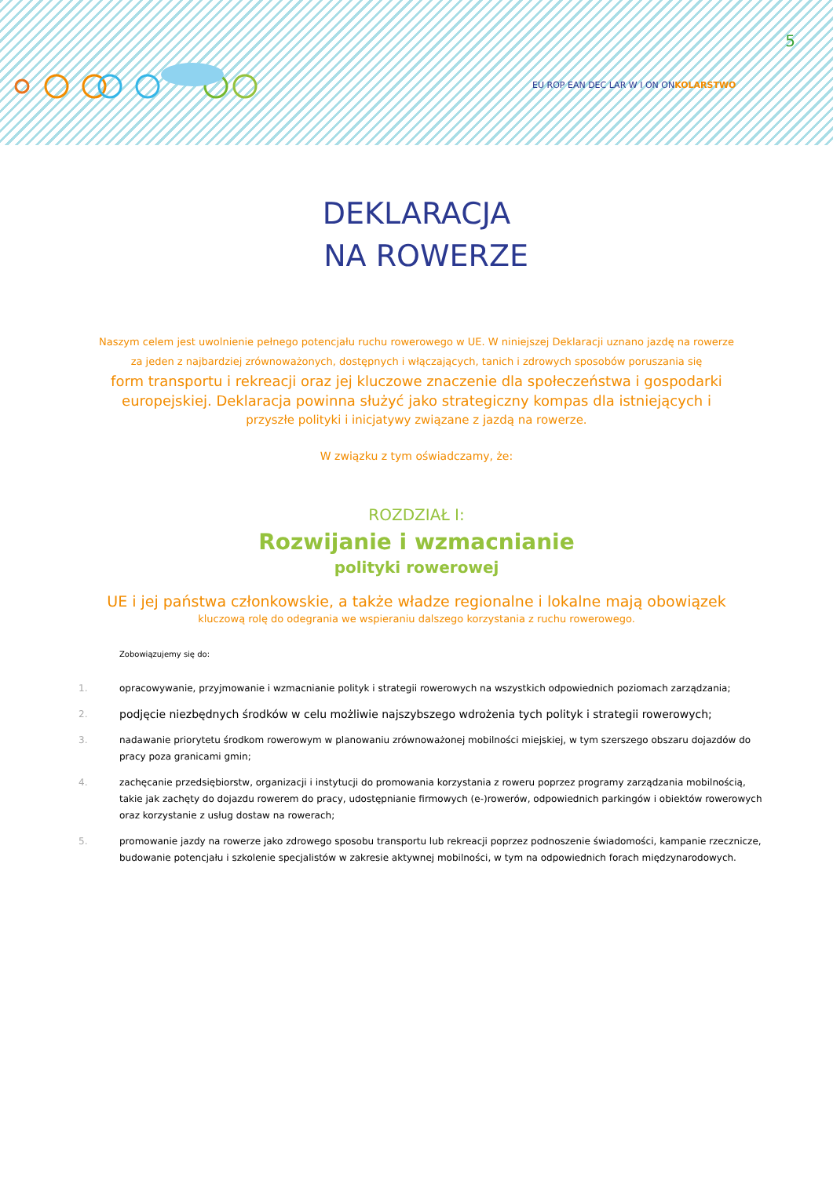5
EU ROP EAN DEC LAR W I ON ONKOLARSTWO
DEKLARACJA
NA ROWERZE
Naszym celem jest uwolnienie pełnego potencjału ruchu rowerowego w UE. W niniejszej Deklaracji uznano jazdę na rowerze
za jeden z najbardziej zrównoważonych, dostępnych i włączających, tanich i zdrowych sposobów poruszania się
form transportu i rekreacji oraz jej kluczowe znaczenie dla społeczeństwa i gospodarki
europejskiej. Deklaracja powinna służyć jako strategiczny kompas dla istniejących i
przyszłe polityki i inicjatywy związane z jazdą na rowerze.
W związku z tym oświadczamy, że:
ROZDZIAŁ I:
Rozwijanie i wzmacnianie
polityki rowerowej
UE i jej państwa członkowskie, a także władze regionalne i lokalne mają obowiązek
kluczową rolę do odegrania we wspieraniu dalszego korzystania z ruchu rowerowego.
Zobowiązujemy się do:
1. opracowywanie, przyjmowanie i wzmacnianie polityk i strategii rowerowych na wszystkich odpowiednich poziomach zarządzania;
2.
podjęcie niezbędnych środków w celu możliwie najszybszego wdrożenia tych polityk i strategii rowerowych;
3. nadawanie priorytetu środkom rowerowym w planowaniu zrównoważonej mobilności miejskiej, w tym szerszego obszaru dojazdów do pracy poza granicami gmin;
4. zachęcanie przedsiębiorstw, organizacji i instytucji do promowania korzystania z roweru poprzez programy zarządzania mobilnością, takie jak zachęty do dojazdu rowerem do pracy, udostępnianie firmowych (e-)rowerów, odpowiednich parkingów i obiektów rowerowych oraz korzystanie z usług dostaw na rowerach;
5. promowanie jazdy na rowerze jako zdrowego sposobu transportu lub rekreacji poprzez podnoszenie świadomości, kampanie rzecznicze, budowanie potencjału i szkolenie specjalistów w zakresie aktywnej mobilności, w tym na odpowiednich forach międzynarodowych.